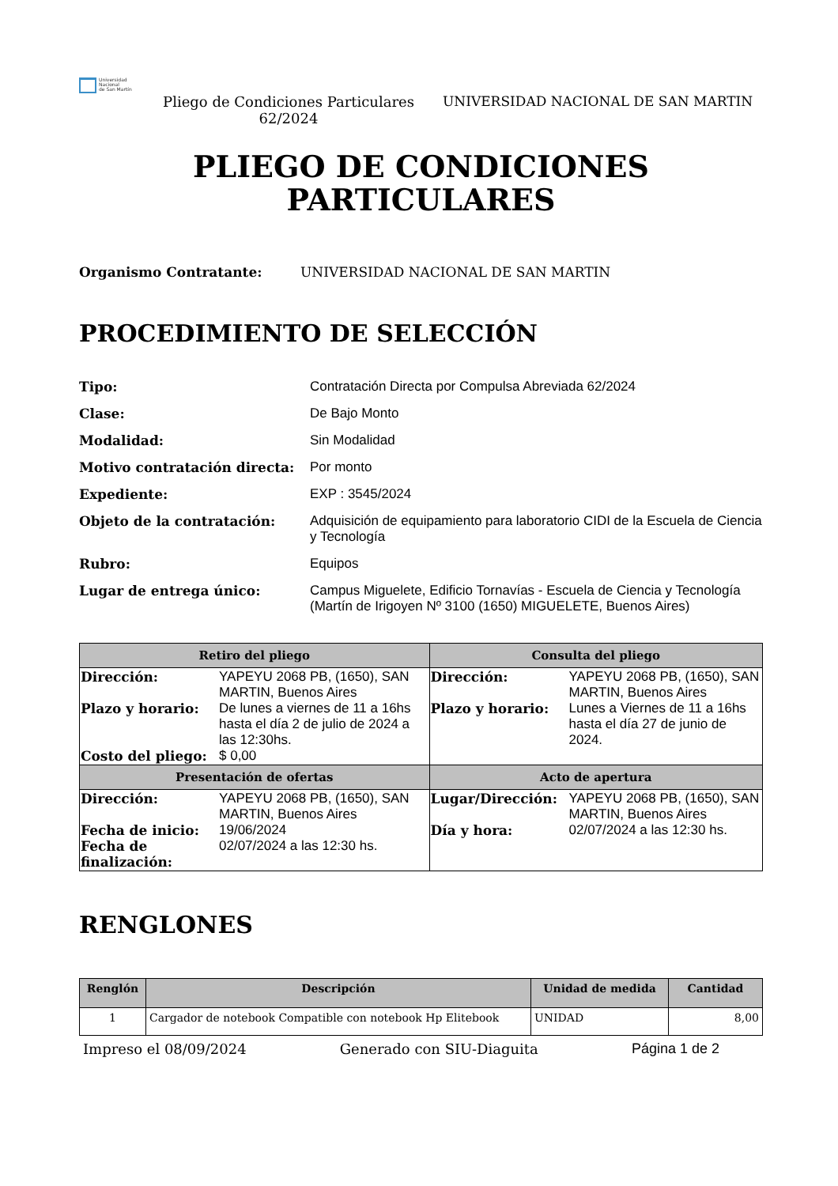Universidad
Nacional
de San Martín
Pliego de Condiciones Particulares 62/2024
UNIVERSIDAD NACIONAL DE SAN MARTIN
PLIEGO DE CONDICIONES
PARTICULARES
Organismo Contratante: UNIVERSIDAD NACIONAL DE SAN MARTIN
PROCEDIMIENTO DE SELECCIÓN
Tipo: Contratación Directa por Compulsa Abreviada 62/2024 Clase: De Bajo Monto Modalidad: Sin Modalidad Motivo contratación directa: Por monto Expediente: EXP : 3545/2024 Objeto de la contratación: Adquisición de equipamiento para laboratorio CIDI de la Escuela de Ciencia y Tecnología Rubro: Equipos Lugar de entrega único: Campus Miguelete, Edificio Tornavías - Escuela de Ciencia y Tecnología (Martín de Irigoyen Nº 3100 (1650) MIGUELETE, Buenos Aires)
| Retiro del pliego | Consulta del pliego |
| --- | --- |
| / Dirección: / YAPEYU 2068 PB, (1650), SAN MARTIN, Buenos Aires / / Plazo y horario: / De lunes a viernes de 11 a 16hs hasta el día 2 de julio de 2024 a las 12:30hs. / / Costo del pliego: / $ 0,00 / | / Dirección: / YAPEYU 2068 PB, (1650), SAN MARTIN, Buenos Aires / / Plazo y horario: / Lunes a Viernes de 11 a 16hs hasta el día 27 de junio de 2024. / |
| Presentación de ofertas | Acto de apertura |
| / Dirección: / YAPEYU 2068 PB, (1650), SAN MARTIN, Buenos Aires / / Fecha de inicio: / 19/06/2024 / / Fecha de finalización: / 02/07/2024 a las 12:30 hs. / | / Lugar/Dirección: / YAPEYU 2068 PB, (1650), SAN MARTIN, Buenos Aires / / Día y hora: / 02/07/2024 a las 12:30 hs. / |
RENGLONES
| Renglón | Descripción | Unidad de medida | Cantidad |
| --- | --- | --- | --- |
| 1 | Cargador de notebook Compatible con notebook Hp Elitebook | UNIDAD | 8,00 |
Impreso el 08/09/2024 Generado con SIU-Diaguita Página 1 de 2